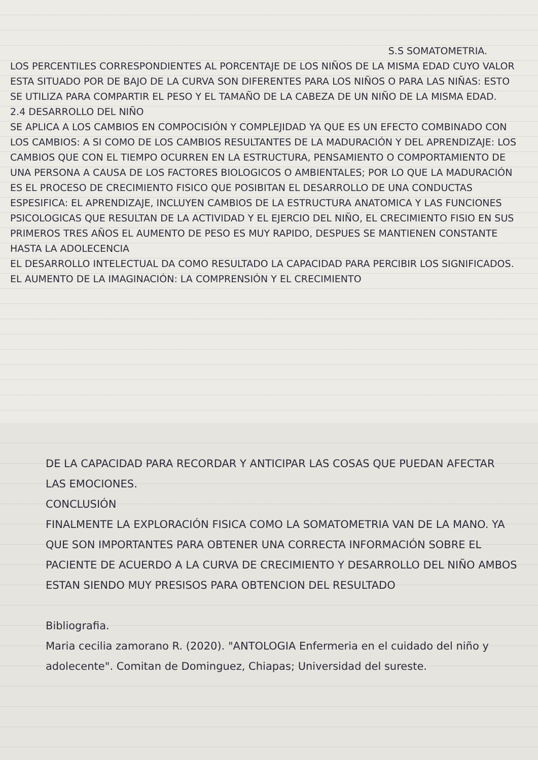S.S SOMATOMETRIA.
LOS PERCENTILES CORRESPONDIENTES AL PORCENTAJE DE LOS NIÑOS DE LA MISMA EDAD CUYO VALOR ESTA SITUADO POR DE BAJO DE LA CURVA SON DIFERENTES PARA LOS NIÑOS O PARA LAS NIÑAS: ESTO SE UTILIZA PARA COMPARTIR EL PESO Y EL TAMAÑO DE LA CABEZA DE UN NIÑO DE LA MISMA EDAD.
2.4 DESARROLLO DEL NIÑO
SE APLICA A LOS CAMBIOS EN COMPOCISIÓN Y COMPLEJIDAD YA QUE ES UN EFECTO COMBINADO CON LOS CAMBIOS: A SI COMO DE LOS CAMBIOS RESULTANTES DE LA MADURACIÓN Y DEL APRENDIZAJE: LOS CAMBIOS QUE CON EL TIEMPO OCURREN EN LA ESTRUCTURA, PENSAMIENTO O COMPORTAMIENTO DE UNA PERSONA A CAUSA DE LOS FACTORES BIOLOGICOS O AMBIENTALES; POR LO QUE LA MADURACIÓN ES EL PROCESO DE CRECIMIENTO FISICO QUE POSIBITAN EL DESARROLLO DE UNA CONDUCTAS ESPESIFICA: EL APRENDIZAJE, INCLUYEN CAMBIOS DE LA ESTRUCTURA ANATOMICA Y LAS FUNCIONES PSICOLOGICAS QUE RESULTAN DE LA ACTIVIDAD Y EL EJERCIO DEL NIÑO, EL CRECIMIENTO FISIO EN SUS PRIMEROS TRES AÑOS EL AUMENTO DE PESO ES MUY RAPIDO, DESPUES SE MANTIENEN CONSTANTE HASTA LA ADOLECENCIA
EL DESARROLLO INTELECTUAL DA COMO RESULTADO LA CAPACIDAD PARA PERCIBIR LOS SIGNIFICADOS. EL AUMENTO DE LA IMAGINACIÓN: LA COMPRENSIÓN Y EL CRECIMIENTO
DE LA CAPACIDAD PARA RECORDAR Y ANTICIPAR LAS COSAS QUE PUEDAN AFECTAR LAS EMOCIONES.
CONCLUSIÓN
FINALMENTE LA EXPLORACIÓN FISICA COMO LA SOMATOMETRIA VAN DE LA MANO. YA QUE SON IMPORTANTES PARA OBTENER UNA CORRECTA INFORMACIÓN SOBRE EL PACIENTE DE ACUERDO A LA CURVA DE CRECIMIENTO Y DESARROLLO DEL NIÑO AMBOS ESTAN SIENDO MUY PRESISOS PARA OBTENCION DEL RESULTADO
Bibliografia.
Maria cecilia zamorano R. (2020). "ANTOLOGIA Enfermeria en el cuidado del niño y adolecente". Comitan de Dominguez, Chiapas; Universidad del sureste.